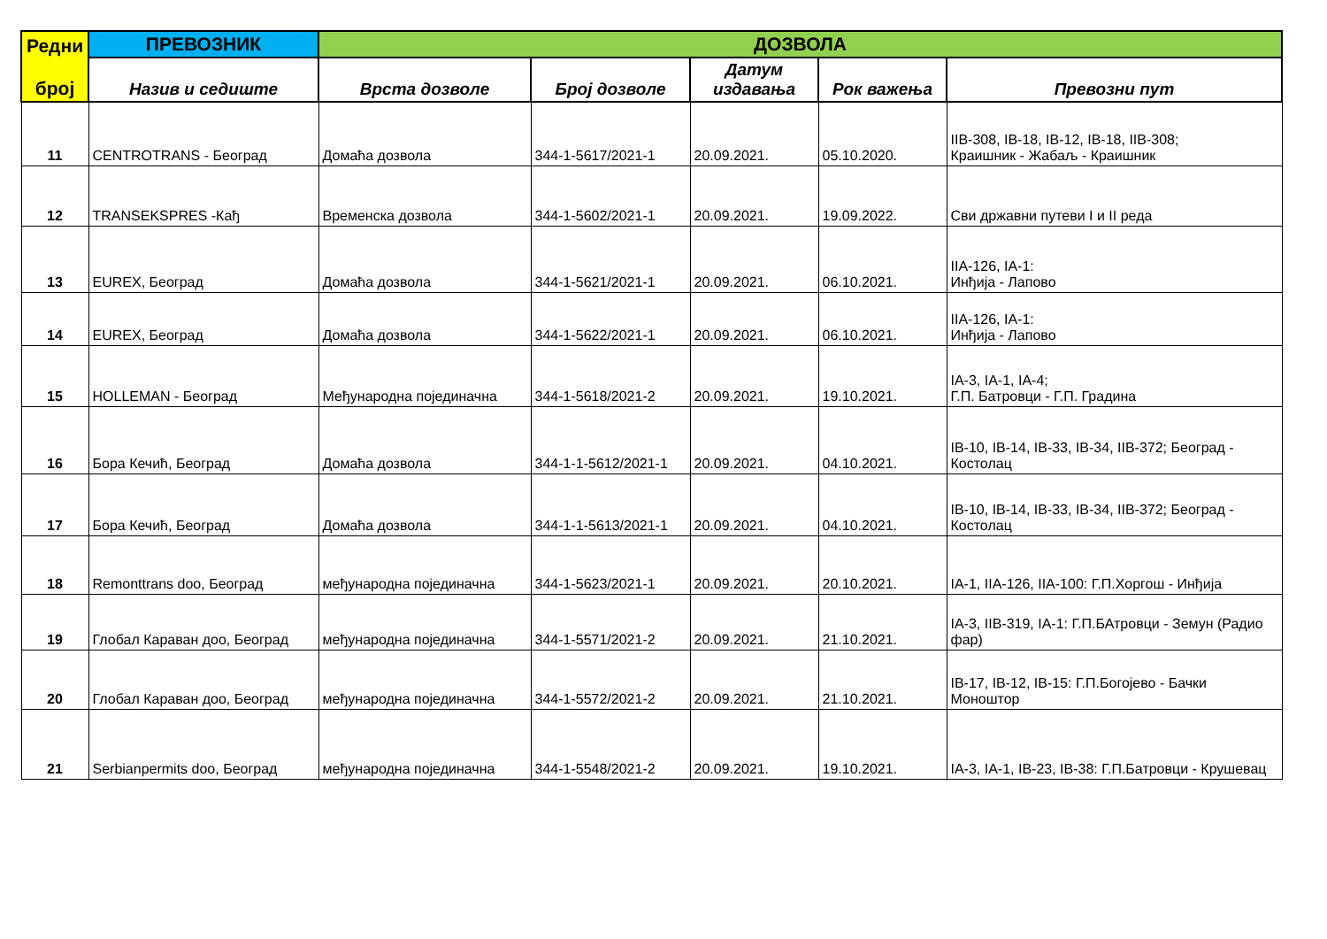| Редни број | ПРЕВОЗНИК | ДОЗВОЛА | | | | |
| --- | --- | --- | --- | --- | --- | --- |
| | Назив и седиште | Врста дозволе | Број дозволе | Датум издавања | Рок важења | Превозни пут |
| 11 | CENTROTRANS - Београд | Домаћа дозвола | 344-1-5617/2021-1 | 20.09.2021. | 05.10.2020. | IIB-308, IB-18, IB-12, IB-18, IIB-308; Краишник - Жабаљ - Краишник |
| 12 | TRANSEKSPRES -Кађ | Временска дозвола | 344-1-5602/2021-1 | 20.09.2021. | 19.09.2022. | Сви државни путеви I и II реда |
| 13 | EUREX, Београд | Домаћа дозвола | 344-1-5621/2021-1 | 20.09.2021. | 06.10.2021. | IIA-126, IA-1: Инђија - Лапово |
| 14 | EUREX, Београд | Домаћа дозвола | 344-1-5622/2021-1 | 20.09.2021. | 06.10.2021. | IIA-126, IA-1: Инђија - Лапово |
| 15 | HOLLEMAN - Београд | Међународна појединачна | 344-1-5618/2021-2 | 20.09.2021. | 19.10.2021. | IA-3, IA-1, IA-4; Г.П. Батровци - Г.П. Градина |
| 16 | Бора Кечић, Београд | Домаћа дозвола | 344-1-1-5612/2021-1 | 20.09.2021. | 04.10.2021. | IB-10, IB-14, IB-33, IB-34, IIB-372; Београд - Костолац |
| 17 | Бора Кечић, Београд | Домаћа дозвола | 344-1-1-5613/2021-1 | 20.09.2021. | 04.10.2021. | IB-10, IB-14, IB-33, IB-34, IIB-372; Београд - Костолац |
| 18 | Remonttrans doo, Београд | међународна појединачна | 344-1-5623/2021-1 | 20.09.2021. | 20.10.2021. | IA-1, IIA-126, IIA-100: Г.П.Хоргош - Инђија |
| 19 | Глобал Караван доо, Београд | међународна појединачна | 344-1-5571/2021-2 | 20.09.2021. | 21.10.2021. | IA-3, IIB-319, IA-1: Г.П.БАтровци - Земун (Радио фар) |
| 20 | Глобал Караван доо, Београд | међународна појединачна | 344-1-5572/2021-2 | 20.09.2021. | 21.10.2021. | IB-17, IB-12, IB-15: Г.П.Богојево - Бачки Моноштор |
| 21 | Serbianpermits doo, Београд | међународна појединачна | 344-1-5548/2021-2 | 20.09.2021. | 19.10.2021. | IA-3, IA-1, IB-23, IB-38: Г.П.Батровци - Крушевац |